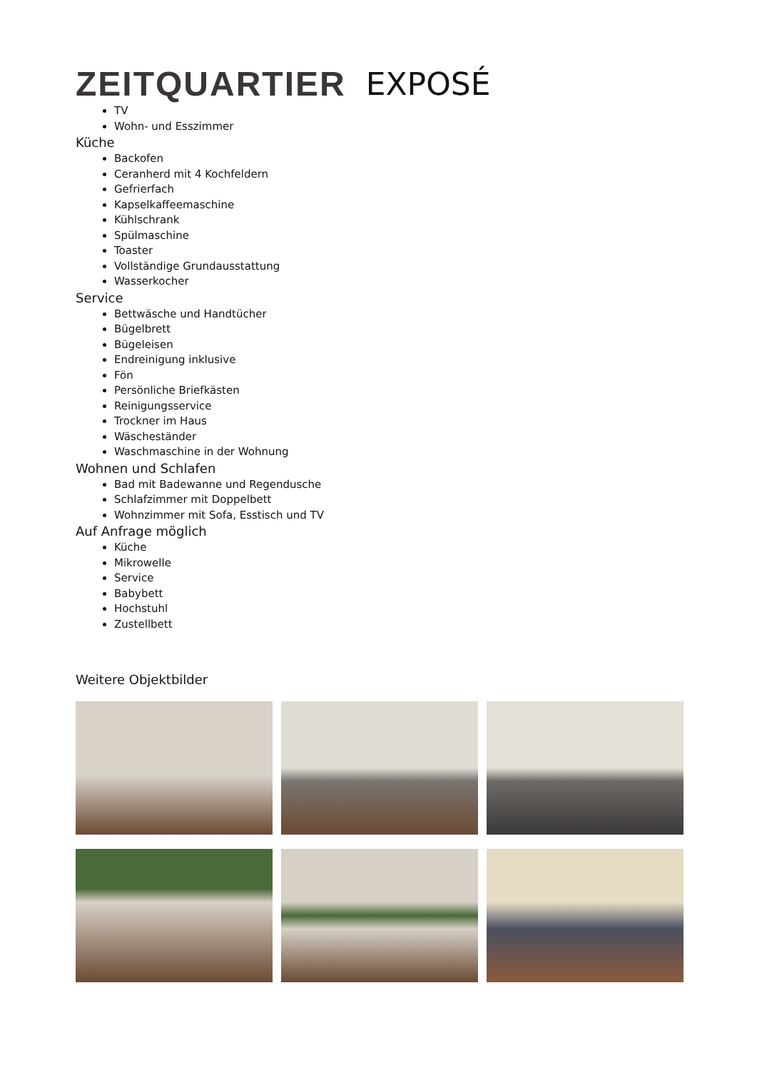ZEITQUARTIER EXPOSÉ
TV
Wohn- und Esszimmer
Küche
Backofen
Ceranherd mit 4 Kochfeldern
Gefrierfach
Kapselkaffeemaschine
Kühlschrank
Spülmaschine
Toaster
Vollständige Grundausstattung
Wasserkocher
Service
Bettwäsche und Handtücher
Bügelbrett
Bügeleisen
Endreinigung inklusive
Fön
Persönliche Briefkästen
Reinigungsservice
Trockner im Haus
Wäscheständer
Waschmaschine in der Wohnung
Wohnen und Schlafen
Bad mit Badewanne und Regendusche
Schlafzimmer mit Doppelbett
Wohnzimmer mit Sofa, Esstisch und TV
Auf Anfrage möglich
Küche
Mikrowelle
Service
Babybett
Hochstuhl
Zustellbett
Weitere Objektbilder